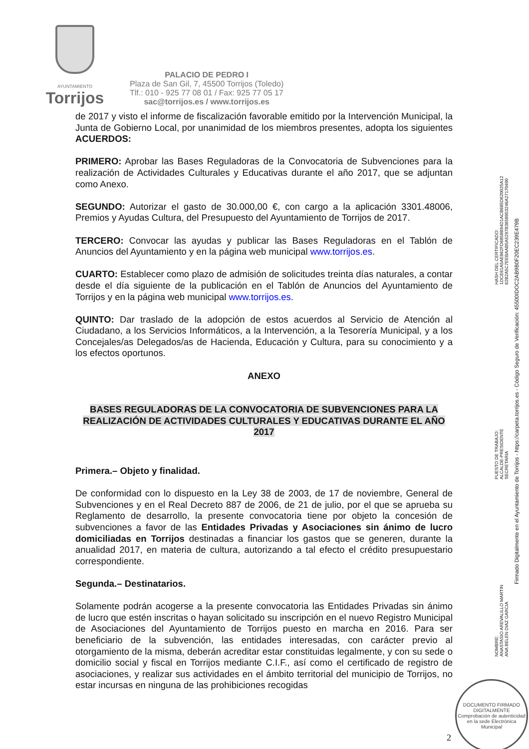AYUNTAMIENTO
Torrijos
PALACIO DE PEDRO I
Plaza de San Gil, 7, 45500 Torrijos (Toledo)
Tlf.: 010 - 925 77 08 01 / Fax: 925 77 05 17
sac@torrijos.es / www.torrijos.es
de 2017 y visto el informe de fiscalización favorable emitido por la Intervención Municipal, la Junta de Gobierno Local, por unanimidad de los miembros presentes, adopta los siguientes ACUERDOS:
PRIMERO: Aprobar las Bases Reguladoras de la Convocatoria de Subvenciones para la realización de Actividades Culturales y Educativas durante el año 2017, que se adjuntan como Anexo.
SEGUNDO: Autorizar el gasto de 30.000,00 €, con cargo a la aplicación 3301.48006, Premios y Ayudas Cultura, del Presupuesto del Ayuntamiento de Torrijos de 2017.
TERCERO: Convocar las ayudas y publicar las Bases Reguladoras en el Tablón de Anuncios del Ayuntamiento y en la página web municipal www.torrijos.es.
CUARTO: Establecer como plazo de admisión de solicitudes treinta días naturales, a contar desde el día siguiente de la publicación en el Tablón de Anuncios del Ayuntamiento de Torrijos y en la página web municipal www.torrijos.es.
QUINTO: Dar traslado de la adopción de estos acuerdos al Servicio de Atención al Ciudadano, a los Servicios Informáticos, a la Intervención, a la Tesorería Municipal, y a los Concejales/as Delegados/as de Hacienda, Educación y Cultura, para su conocimiento y a los efectos oportunos.
ANEXO
BASES REGULADORAS DE LA CONVOCATORIA DE SUBVENCIONES PARA LA REALIZACIÓN DE ACTIVIDADES CULTURALES Y EDUCATIVAS DURANTE EL AÑO 2017
Primera.– Objeto y finalidad.
De conformidad con lo dispuesto en la Ley 38 de 2003, de 17 de noviembre, General de Subvenciones y en el Real Decreto 887 de 2006, de 21 de julio, por el que se aprueba su Reglamento de desarrollo, la presente convocatoria tiene por objeto la concesión de subvenciones a favor de las Entidades Privadas y Asociaciones sin ánimo de lucro domiciliadas en Torrijos destinadas a financiar los gastos que se generen, durante la anualidad 2017, en materia de cultura, autorizando a tal efecto el crédito presupuestario correspondiente.
Segunda.– Destinatarios.
Solamente podrán acogerse a la presente convocatoria las Entidades Privadas sin ánimo de lucro que estén inscritas o hayan solicitado su inscripción en el nuevo Registro Municipal de Asociaciones del Ayuntamiento de Torrijos puesto en marcha en 2016. Para ser beneficiario de la subvención, las entidades interesadas, con carácter previo al otorgamiento de la misma, deberán acreditar estar constituidas legalmente, y con su sede o domicilio social y fiscal en Torrijos mediante C.I.F., así como el certificado de registro de asociaciones, y realizar sus actividades en el ámbito territorial del municipio de Torrijos, no estar incursas en ninguna de las prohibiciones recogidas
HASH DEL CERTIFICADO:
1DCE61A5AE862FD6858B94D1ACB685D620025A12
62B2A5C7EEBAAB5A5297B3658953246A27170490
PUESTO DE TRABAJO:
ALCALDE-PRESIDENTE
SECRETARIA
NOMBRE:
ANASTASIO AREVALILLO MARTIN
ANA BELEN DIAZ GARCIA
Firmado Digitalmente en el Ayuntamiento de Torrijos - https://carpeta.torrijos.es - Código Seguro de Verificación: 45500IDOC2AB9B0F20EC239E479B
2
DOCUMENTO FIRMADO DIGITALMENTE
Comprobación de autenticidad en la sede Electrónica Municipal